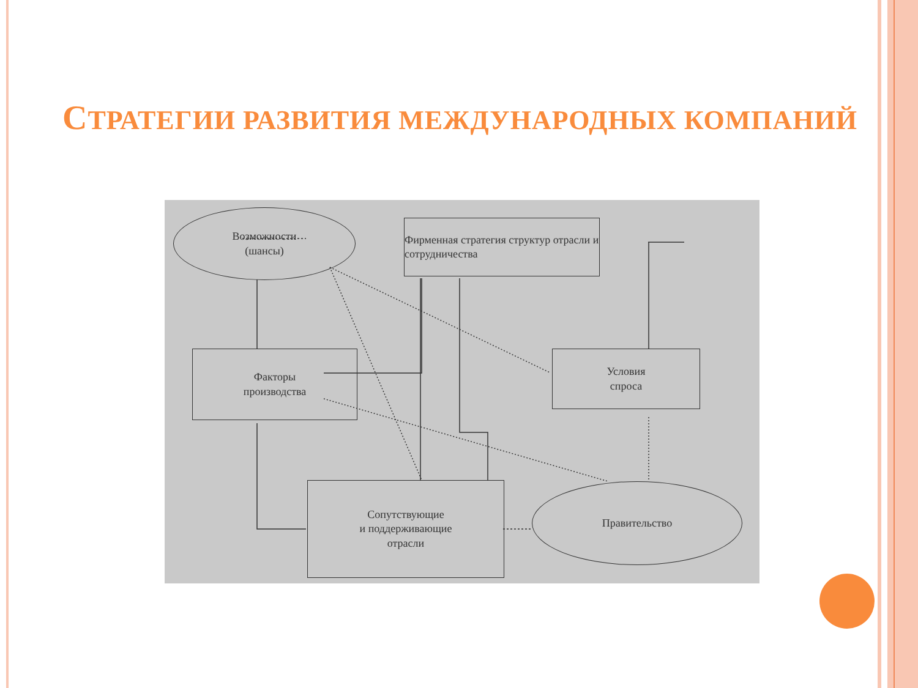СТРАТЕГИИ РАЗВИТИЯ МЕЖДУНАРОДНЫХ КОМПАНИЙ
Возможности
(шансы)
Фирменная стратегия структур отрасли и сотрудничества
Факторы
производства
Условия
спроса
Сопутствующие
и поддерживающие
отрасли
Правительство